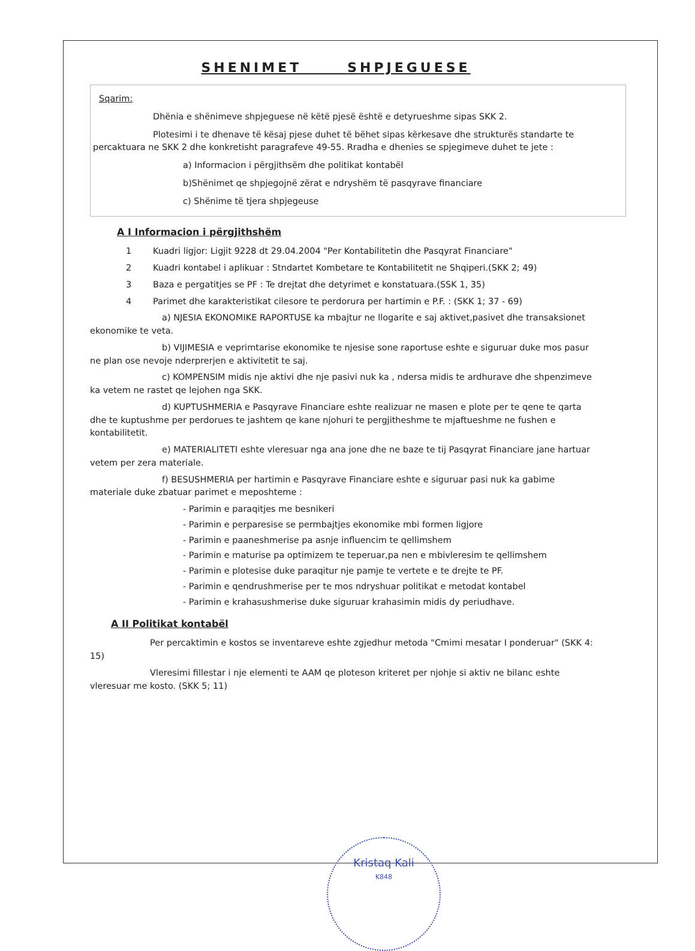SHENIMET SHPJEGUESE
Sqarim:
Dhënia e shënimeve shpjeguese në këtë pjesë është e detyrueshme sipas SKK 2.
Plotesimi i te dhenave të kësaj pjese duhet të bëhet sipas kërkesave dhe strukturës standarte te percaktuara ne SKK 2 dhe konkretisht paragrafeve 49-55. Rradha e dhenies se spjegimeve duhet te jete :
a) Informacion i përgjithsëm dhe politikat kontabël
b)Shënimet qe shpjegojnë zërat e ndryshëm të pasqyrave financiare
c) Shënime të tjera shpjegeuse
A I Informacion i përgjithshëm
1 Kuadri ligjor: Ligjit 9228 dt 29.04.2004 "Per Kontabilitetin dhe Pasqyrat Financiare"
2 Kuadri kontabel i aplikuar : Stndartet Kombetare te Kontabilitetit ne Shqiperi.(SKK 2; 49)
3 Baza e pergatitjes se PF : Te drejtat dhe detyrimet e konstatuara.(SSK 1, 35)
4 Parimet dhe karakteristikat cilesore te perdorura per hartimin e P.F. : (SKK 1; 37 - 69)
a) NJESIA EKONOMIKE RAPORTUSE ka mbajtur ne llogarite e saj aktivet,pasivet dhe transaksionet ekonomike te veta.
b) VIJIMESIA e veprimtarise ekonomike te njesise sone raportuse eshte e siguruar duke mos pasur ne plan ose nevoje nderprerjen e aktivitetit te saj.
c) KOMPENSIM midis nje aktivi dhe nje pasivi nuk ka , ndersa midis te ardhurave dhe shpenzimeve ka vetem ne rastet qe lejohen nga SKK.
d) KUPTUSHMERIA e Pasqyrave Financiare eshte realizuar ne masen e plote per te qene te qarta dhe te kuptushme per perdorues te jashtem qe kane njohuri te pergjitheshme te mjaftueshme ne fushen e kontabilitetit.
e) MATERIALITETI eshte vleresuar nga ana jone dhe ne baze te tij Pasqyrat Financiare jane hartuar vetem per zera materiale.
f) BESUSHMERIA per hartimin e Pasqyrave Financiare eshte e siguruar pasi nuk ka gabime materiale duke zbatuar parimet e meposhteme :
- Parimin e paraqitjes me besnikeri
- Parimin e perparesise se permbajtjes ekonomike mbi formen ligjore
- Parimin e paaneshmerise pa asnje influencim te qellimshem
- Parimin e maturise pa optimizem te teperuar,pa nen e mbivleresim te qellimshem
- Parimin e plotesise duke paraqitur nje pamje te vertete e te drejte te PF.
- Parimin e qendrushmerise per te mos ndryshuar politikat e metodat kontabel
- Parimin e krahasushmerise duke siguruar krahasimin midis dy periudhave.
A II Politikat kontabël
Per percaktimin e kostos se inventareve eshte zgjedhur metoda "Cmimi mesatar I ponderuar" (SKK 4: 15)
Vleresimi fillestar i nje elementi te AAM qe ploteson kriteret per njohje si aktiv ne bilanc eshte vleresuar me kosto. (SKK 5; 11)
Kristaq Kali
K848